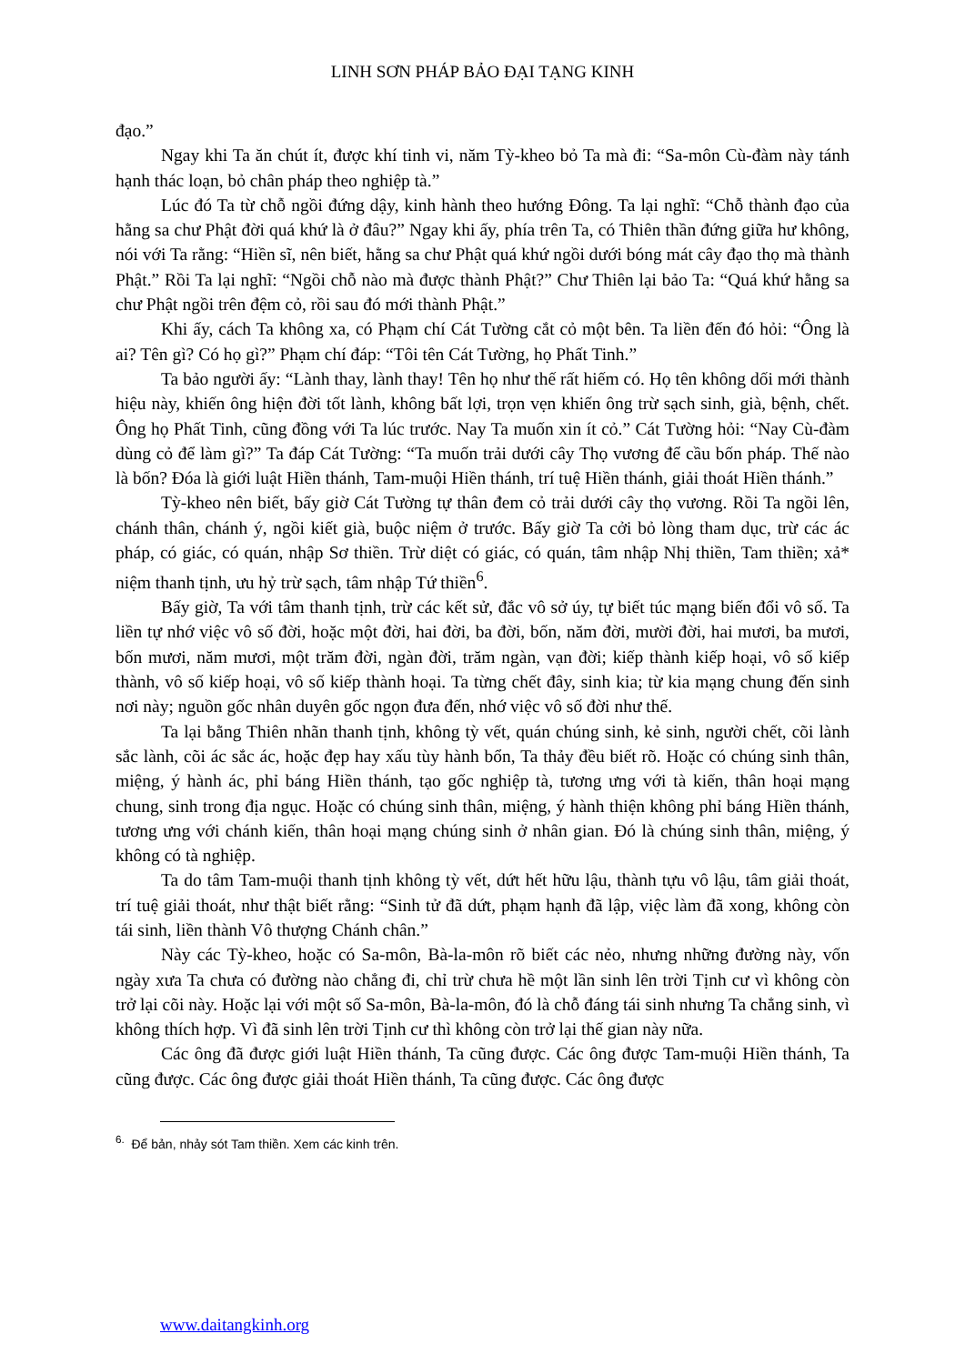LINH SƠN PHÁP BẢO ĐẠI TẠNG KINH
đạo.”
Ngay khi Ta ăn chút ít, được khí tinh vi, năm Tỳ-kheo bỏ Ta mà đi: “Sa-môn Cù-đàm này tánh hạnh thác loạn, bỏ chân pháp theo nghiệp tà.”
Lúc đó Ta từ chỗ ngồi đứng dậy, kinh hành theo hướng Đông. Ta lại nghĩ: “Chỗ thành đạo của hằng sa chư Phật đời quá khứ là ở đâu?” Ngay khi ấy, phía trên Ta, có Thiên thần đứng giữa hư không, nói với Ta rằng: “Hiền sĩ, nên biết, hằng sa chư Phật quá khứ ngồi dưới bóng mát cây đạo thọ mà thành Phật.” Rồi Ta lại nghĩ: “Ngồi chỗ nào mà được thành Phật?” Chư Thiên lại bảo Ta: “Quá khứ hằng sa chư Phật ngồi trên đệm cỏ, rồi sau đó mới thành Phật.”
Khi ấy, cách Ta không xa, có Phạm chí Cát Tường cắt cỏ một bên. Ta liền đến đó hỏi: “Ông là ai? Tên gì? Có họ gì?” Phạm chí đáp: “Tôi tên Cát Tường, họ Phất Tinh.”
Ta bảo người ấy: “Lành thay, lành thay! Tên họ như thế rất hiếm có. Họ tên không dối mới thành hiệu này, khiến ông hiện đời tốt lành, không bất lợi, trọn vẹn khiến ông trừ sạch sinh, già, bệnh, chết. Ông họ Phất Tinh, cũng đồng với Ta lúc trước. Nay Ta muốn xin ít cỏ.” Cát Tường hỏi: “Nay Cù-đàm dùng cỏ để làm gì?” Ta đáp Cát Tường: “Ta muốn trải dưới cây Thọ vương để cầu bốn pháp. Thế nào là bốn? Đóa là giới luật Hiền thánh, Tam-muội Hiền thánh, trí tuệ Hiền thánh, giải thoát Hiền thánh.”
Tỳ-kheo nên biết, bấy giờ Cát Tường tự thân đem cỏ trải dưới cây thọ vương. Rồi Ta ngồi lên, chánh thân, chánh ý, ngồi kiết già, buộc niệm ở trước. Bấy giờ Ta cởi bỏ lòng tham dục, trừ các ác pháp, có giác, có quán, nhập Sơ thiền. Trừ diệt có giác, có quán, tâm nhập Nhị thiền, Tam thiền; xả* niệm thanh tịnh, ưu hỷ trừ sạch, tâm nhập Tứ thiền<sup>6</sup>.
Bấy giờ, Ta với tâm thanh tịnh, trừ các kết sử, đắc vô sở úy, tự biết túc mạng biến đổi vô số. Ta liền tự nhớ việc vô số đời, hoặc một đời, hai đời, ba đời, bốn, năm đời, mười đời, hai mươi, ba mươi, bốn mươi, năm mươi, một trăm đời, ngàn đời, trăm ngàn, vạn đời; kiếp thành kiếp hoại, vô số kiếp thành, vô số kiếp hoại, vô số kiếp thành hoại. Ta từng chết đây, sinh kia; từ kia mạng chung đến sinh nơi này; nguồn gốc nhân duyên gốc ngọn đưa đến, nhớ việc vô số đời như thế.
Ta lại bằng Thiên nhãn thanh tịnh, không tỳ vết, quán chúng sinh, kẻ sinh, người chết, cõi lành sắc lành, cõi ác sắc ác, hoặc đẹp hay xấu tùy hành bổn, Ta thảy đều biết rõ. Hoặc có chúng sinh thân, miệng, ý hành ác, phỉ báng Hiền thánh, tạo gốc nghiệp tà, tương ưng với tà kiến, thân hoại mạng chung, sinh trong địa ngục. Hoặc có chúng sinh thân, miệng, ý hành thiện không phỉ báng Hiền thánh, tương ưng với chánh kiến, thân hoại mạng chúng sinh ở nhân gian. Đó là chúng sinh thân, miệng, ý không có tà nghiệp.
Ta do tâm Tam-muội thanh tịnh không tỳ vết, dứt hết hữu lậu, thành tựu vô lậu, tâm giải thoát, trí tuệ giải thoát, như thật biết rằng: “Sinh tử đã dứt, phạm hạnh đã lập, việc làm đã xong, không còn tái sinh, liền thành Vô thượng Chánh chân.”
Này các Tỳ-kheo, hoặc có Sa-môn, Bà-la-môn rõ biết các nẻo, nhưng những đường này, vốn ngày xưa Ta chưa có đường nào chẳng đi, chỉ trừ chưa hề một lần sinh lên trời Tịnh cư vì không còn trở lại cõi này. Hoặc lại với một số Sa-môn, Bà-la-môn, đó là chỗ đáng tái sinh nhưng Ta chẳng sinh, vì không thích hợp. Vì đã sinh lên trời Tịnh cư thì không còn trở lại thế gian này nữa.
Các ông đã được giới luật Hiền thánh, Ta cũng được. Các ông được Tam-muội Hiền thánh, Ta cũng được. Các ông được giải thoát Hiền thánh, Ta cũng được. Các ông được
<sup>6.</sup> Để bản, nhảy sót Tam thiền. Xem các kinh trên.
www.daitangkinh.org